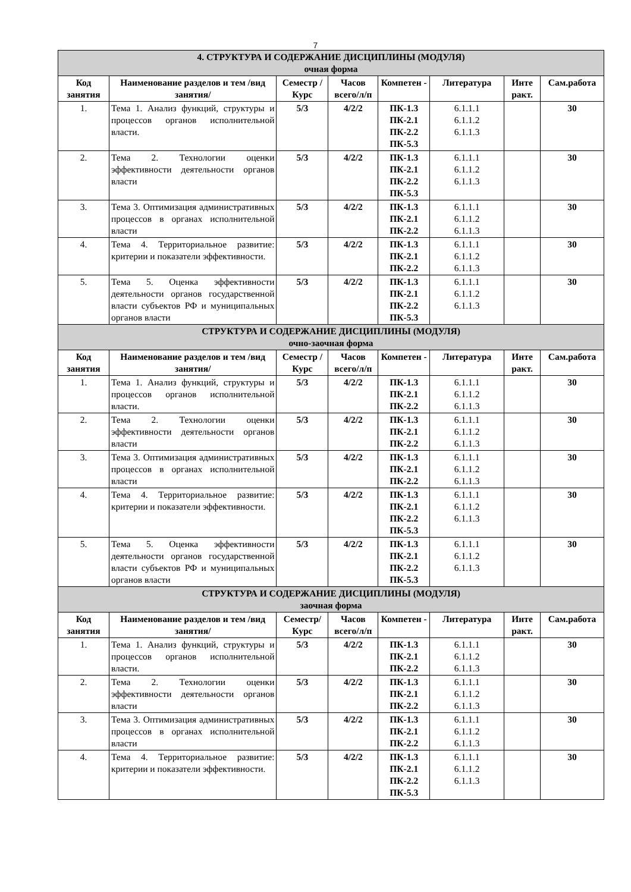7
| 4. СТРУКТУРА И СОДЕРЖАНИЕ ДИСЦИПЛИНЫ (МОДУЛЯ) очная форма | | | | | | | |
| Код занятия | Наименование разделов и тем /вид занятия/ | Семестр / Курс | Часов всего/л/п | Компетен - | Литература | Инте ракт. | Сам.работа |
| 1. | Тема 1. Анализ функций, структуры и процессов органов исполнительной власти. | 5/3 | 4/2/2 | ПК-1.3 ПК-2.1 ПК-2.2 ПК-5.3 | 6.1.1.1 6.1.1.2 6.1.1.3 | | 30 |
| 2. | Тема 2. Технологии оценки эффективности деятельности органов власти | 5/3 | 4/2/2 | ПК-1.3 ПК-2.1 ПК-2.2 ПК-5.3 | 6.1.1.1 6.1.1.2 6.1.1.3 | | 30 |
| 3. | Тема 3. Оптимизация административных процессов в органах исполнительной власти | 5/3 | 4/2/2 | ПК-1.3 ПК-2.1 ПК-2.2 | 6.1.1.1 6.1.1.2 6.1.1.3 | | 30 |
| 4. | Тема 4. Территориальное развитие: критерии и показатели эффективности. | 5/3 | 4/2/2 | ПК-1.3 ПК-2.1 ПК-2.2 | 6.1.1.1 6.1.1.2 6.1.1.3 | | 30 |
| 5. | Тема 5. Оценка эффективности деятельности органов государственной власти субъектов РФ и муниципальных органов власти | 5/3 | 4/2/2 | ПК-1.3 ПК-2.1 ПК-2.2 ПК-5.3 | 6.1.1.1 6.1.1.2 6.1.1.3 | | 30 |
| СТРУКТУРА И СОДЕРЖАНИЕ ДИСЦИПЛИНЫ (МОДУЛЯ) очно-заочная форма | | | | | | | |
| Код занятия | Наименование разделов и тем /вид занятия/ | Семестр / Курс | Часов всего/л/п | Компетен - | Литература | Инте ракт. | Сам.работа |
| 1. | Тема 1. Анализ функций, структуры и процессов органов исполнительной власти. | 5/3 | 4/2/2 | ПК-1.3 ПК-2.1 ПК-2.2 | 6.1.1.1 6.1.1.2 6.1.1.3 | | 30 |
| 2. | Тема 2. Технологии оценки эффективности деятельности органов власти | 5/3 | 4/2/2 | ПК-1.3 ПК-2.1 ПК-2.2 | 6.1.1.1 6.1.1.2 6.1.1.3 | | 30 |
| 3. | Тема 3. Оптимизация административных процессов в органах исполнительной власти | 5/3 | 4/2/2 | ПК-1.3 ПК-2.1 ПК-2.2 | 6.1.1.1 6.1.1.2 6.1.1.3 | | 30 |
| 4. | Тема 4. Территориальное развитие: критерии и показатели эффективности. | 5/3 | 4/2/2 | ПК-1.3 ПК-2.1 ПК-2.2 ПК-5.3 | 6.1.1.1 6.1.1.2 6.1.1.3 | | 30 |
| 5. | Тема 5. Оценка эффективности деятельности органов государственной власти субъектов РФ и муниципальных органов власти | 5/3 | 4/2/2 | ПК-1.3 ПК-2.1 ПК-2.2 ПК-5.3 | 6.1.1.1 6.1.1.2 6.1.1.3 | | 30 |
| СТРУКТУРА И СОДЕРЖАНИЕ ДИСЦИПЛИНЫ (МОДУЛЯ) заочная форма | | | | | | | |
| Код занятия | Наименование разделов и тем /вид занятия/ | Семестр/ Курс | Часов всего/л/п | Компетен - | Литература | Инте ракт. | Сам.работа |
| 1. | Тема 1. Анализ функций, структуры и процессов органов исполнительной власти. | 5/3 | 4/2/2 | ПК-1.3 ПК-2.1 ПК-2.2 | 6.1.1.1 6.1.1.2 6.1.1.3 | | 30 |
| 2. | Тема 2. Технологии оценки эффективности деятельности органов власти | 5/3 | 4/2/2 | ПК-1.3 ПК-2.1 ПК-2.2 | 6.1.1.1 6.1.1.2 6.1.1.3 | | 30 |
| 3. | Тема 3. Оптимизация административных процессов в органах исполнительной власти | 5/3 | 4/2/2 | ПК-1.3 ПК-2.1 ПК-2.2 | 6.1.1.1 6.1.1.2 6.1.1.3 | | 30 |
| 4. | Тема 4. Территориальное развитие: критерии и показатели эффективности. | 5/3 | 4/2/2 | ПК-1.3 ПК-2.1 ПК-2.2 ПК-5.3 | 6.1.1.1 6.1.1.2 6.1.1.3 | | 30 |